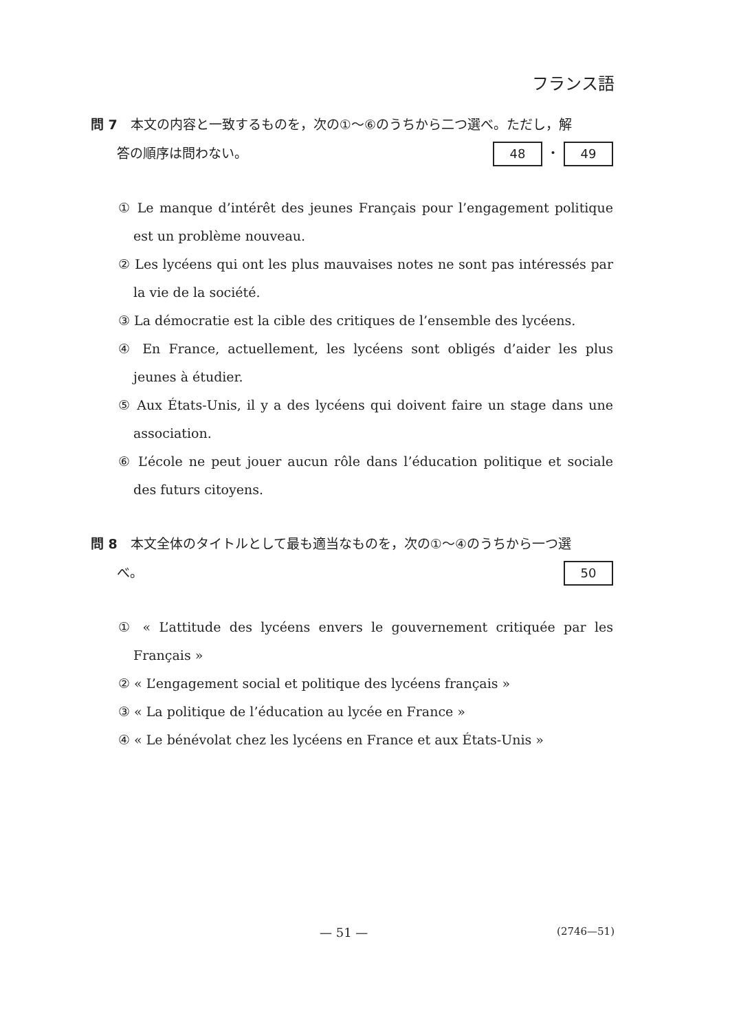フランス語
問 7　本文の内容と一致するものを，次の①～⑥のうちから二つ選べ。ただし，解
　　答の順序は問わない。 48 ・ 49
① Le manque d’intérêt des jeunes Français pour l’engagement politique est un problème nouveau.
② Les lycéens qui ont les plus mauvaises notes ne sont pas intéressés par la vie de la société.
③ La démocratie est la cible des critiques de l’ensemble des lycéens.
④ En France, actuellement, les lycéens sont obligés d’aider les plus jeunes à étudier.
⑤ Aux États-Unis, il y a des lycéens qui doivent faire un stage dans une association.
⑥ L’école ne peut jouer aucun rôle dans l’éducation politique et sociale des futurs citoyens.
問 8　本文全体のタイトルとして最も適当なものを，次の①～④のうちから一つ選
　　べ。 50
① « L’attitude des lycéens envers le gouvernement critiquée par les Français »
② « L’engagement social et politique des lycéens français »
③ « La politique de l’éducation au lycée en France »
④ « Le bénévolat chez les lycéens en France et aux États-Unis »
— 51 — (2746—51)